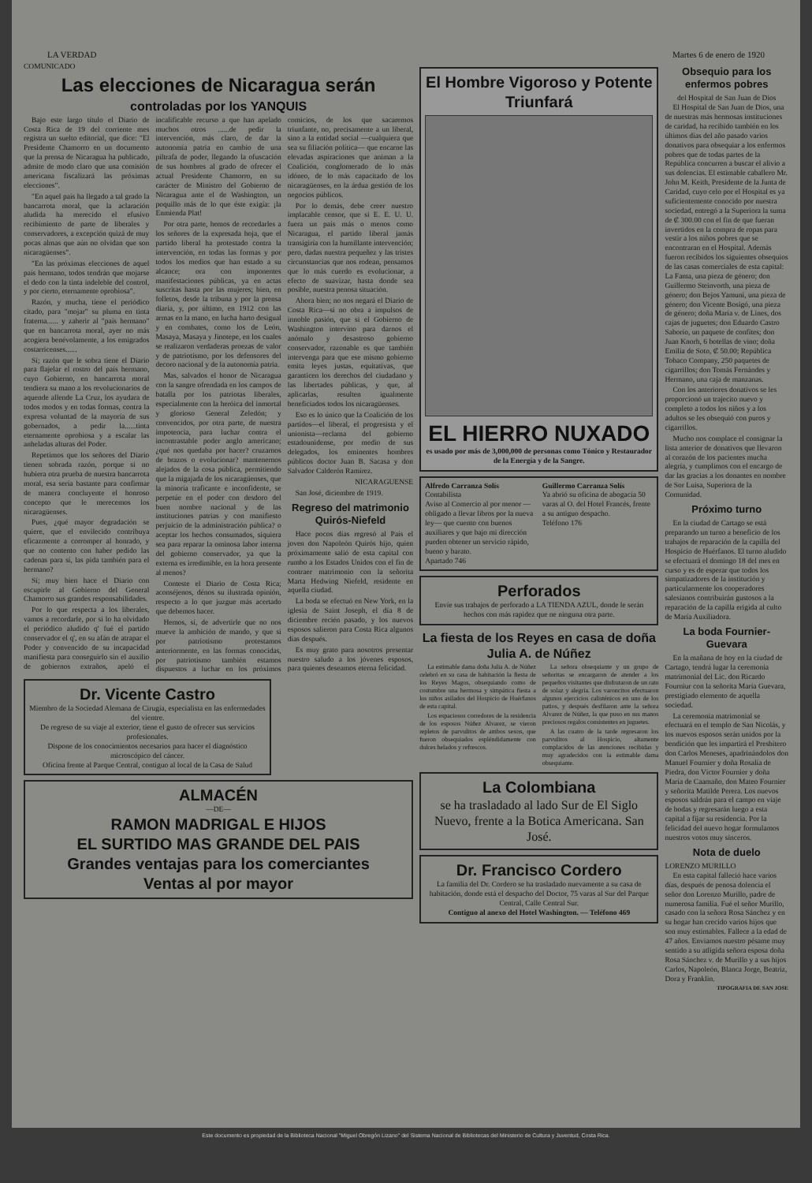LA VERDAD Martes 6 de enero de 1920
COMUNICADO
Las elecciones de Nicaragua serán
controladas por los YANQUIS
Bajo este largo título el Diario de Costa Rica de 19 del corriente mes registra un suelto editorial, que dice: "El Presidente Chamorro en un documento que la prensa de Nicaragua ha publicado, admite de modo claro que una comisión americana fiscalizará las próximas elecciones".
"En aquel país ha llegado a tal grado la bancarrota moral, que la aclaración aludida ha merecido el efusivo recibimiento de parte de liberales y conservadores, a excepción quizá de muy pocas almas que aún no olvidan que son nicaragüenses".
"En las próximas elecciones de aquel país hermano, todos tendrán que mojarse el dedo con la tinta indeleble del control, y por cierto, eternamente oprobiosa".
Razón, y mucha, tiene el periódico citado, para "mojar" su pluma en tinta fraterna...... y zaherir al "país hermano" que en bancarrota moral, ayer no más acogiera benévolamente, a los emigrados costarricenses......
Sí; razón que le sobra tiene el Diario para flajelar el rostro del país hermano, cuyo Gobierno, en bancarrota moral tendiera su mano a los revolucionarios de aquende allende La Cruz, los ayudara de todos modos y en todas formas, contra la expresa voluntad de la mayoría de sus gobernados, a pedir la......tinta eternamente oprobiosa y a escalar las anheladas alturas del Poder.
Repetimos que los señores del Diario tienen sobrada razón, porque si no hubiera otra prueba de nuestra bancarrota moral, esa sería bastante para confirmar de manera concluyente el honroso concepto que le merecemos los nicaragüenses.
Pues, ¿qué mayor degradación se quiere, que el envilecido contribuya eficazmente a corromper al honrado, y que no contento con haber pedido las cadenas para sí, las pida también para el hermano?
Sí; muy bien hace el Diario con escupirle al Gobierno del General Chamorro sus grandes responsabilidades.
Por lo que respecta a los liberales, vamos a recordarle, por si lo ha olvidado el periódico aludido q' fué el partido conservador el q', en su afán de atrapar el Poder y convencido de su incapacidad manifiesta para conseguirlo sin el auxilio de gobiernos extraños, apeló el incalificable recurso a que han apelado muchos otros ......de pedir la intervención, más claro, de dar la autonomía patria en cambio de una piltrafa de poder, llegando la ofuscación de sus hombres al grado de ofrecer el actual Presidente Chamorro, en su carácter de Ministro del Gobierno de Nicaragua ante el de Washington, un poquillo más de lo que éste exigía: ¡la Enmienda Plat!
Por otra parte, hemos de recordarles a los señores de la expresada hoja, que el partido liberal ha protestado contra la intervención, en todas las formas y por todos los medios que han estado a su alcance; ora con imponentes manifestaciones públicas, ya en actas suscritas hasta por las mujeres; bien, en folletos, desde la tribuna y por la prensa diaria, y, por último, en 1912 con las armas en la mano, en lucha harto desigual y en combates, como los de León, Masaya, Masaya y Jinotepe, en los cuales se realizaron verdaderas proezas de valor y de patriotismo, por los defensores del decoro nacional y de la autonomía patria.
Mas, salvados el honor de Nicaragua con la sangre ofrendada en los campos de batalla por los patriotas liberales, especialmente con la heróica del inmortal y glorioso General Zeledón; y convencidos, por otra parte, de nuestra impotencia, para luchar contra el incontrastable poder anglo americano; ¿qué nos quedaba por hacer? cruzarnos de brazos o evolucionar? mantenernos alejados de la cosa pública, permitiendo que la migajada de los nicaragüenses, que la minoría traficante e inconfidente, se perpetúe en el poder con desdoro del buen nombre nacional y de las instituciones patrias y con manifiesto perjuicio de la administración pública? o aceptar los hechos consumados, siquiera sea para reparar la ominosa labor interna del gobierno conservador, ya que la externa es irredimible, en la hora presente al menos?
Conteste el Diario de Costa Rica; aconséjenos, dénos su ilustrada opinión, respecto a lo que juzgue más acertado que debemos hacer.
Hemos, sí, de advertirle que no nos mueve la ambición de mando, y que si por patriotismo protestamos anteriormente, en las formas conocidas, por patriotismo también estamos dispuestos a luchar en los próximos comicios, de los que sacaremos triunfante, no, precisamente a un liberal, sino a la entidad social —cualquiera que sea su filiación política— que encarne las elevadas aspiraciones que animan a la Coalición, conglomerado de lo más idóneo, de lo más capacitado de los nicaragüenses, en la árdua gestión de los negocios públicos.
Por lo demás, debe creer nuestro implacable censor, que si E. E. U. U. fuera un país más o menos como Nicaragua, el partido liberal jamás transigiría con la humillante intervención; pero, dadas nuestra pequeñez y las tristes circunstancias que nos rodean, pensamos que lo más cuerdo es evolucionar, a efecto de suavizar, hasta donde sea posible, nuestra penosa situación.
Ahora bien; no nos negará el Diario de Costa Rica—si no obra a impulsos de innoble pasión, que si el Gobierno de Washington intervino para darnos el anómalo y desastroso gobierno conservador, razonable es que también intervenga para que ese mismo gobierno emita leyes justas, equitativas, que garanticen los derechos del ciudadano y las libertades públicas, y que, al aplicarlas, resulten igualmente beneficiados todos los nicaragüenses.
Eso es lo único que la Coalición de los partidos—el liberal, el progresista y el unionista—reclama del gobierno estadounidense, por medio de sus delegados, los eminentes hombres públicos doctor Juan B. Sacasa y don Salvador Calderón Ramírez.
NICARAGUENSE
San José, diciembre de 1919.
Regreso del matrimonio Quirós-Niefeld
Hace pocos días regresó al País el joven don Napoleón Quirós hijo, quien próximamente salió de esta capital con rumbo a los Estados Unidos con el fin de contraer matrimonio con la señorita Marta Hedwing Niefeld, residente en aquella ciudad.
La boda se efectuó en New York, en la iglesia de Saint Joseph, el día 8 de diciembre recién pasado, y los nuevos esposos salieron para Costa Rica algunos días después.
Es muy grato para nosotros presentar nuestro saludo a los jóvenes esposos, para quienes deseamos eterna felicidad.
Dr. Vicente Castro
Miembro de la Sociedad Alemana de Cirugía, especialista en las enfermedades del vientre.
De regreso de su viaje al exterior, tiene el gusto de ofrecer sus servicios profesionales.
Dispone de los conocimientos necesarios para hacer el diagnóstico microscópico del cáncer.
Oficina frente al Parque Central, contiguo al local de la Casa de Salud
ALMACÉN
—DE—
RAMON MADRIGAL E HIJOS
EL SURTIDO MAS GRANDE DEL PAIS
Grandes ventajas para los comerciantes
Ventas al por mayor
El Hombre Vigoroso y Potente Triunfará
EL HIERRO NUXADO
es usado por más de 3,000,000 de personas como Tónico y Restaurador de la Energía y de la Sangre.
Alfredo Carranza Solís
Contabilista
Aviso al Comercio al por menor —obligado a llevar libros por la nueva ley— que cuento con buenos auxiliares y que bajo mi dirección pueden obtener un servicio rápido, bueno y barato.
Apartado 746
Guillermo Carranza Solís
Ya abrió su oficina de abogacía 50 varas al O. del Hotel Francés, frente a su antiguo despacho.
Teléfono 176
Perforados
Envíe sus trabajos de perforado a LA TIENDA AZUL, donde le serán hechos con más rapidez que ne ninguna otra parte.
La fiesta de los Reyes en casa de doña Julia A. de Núñez
La estimable dama doña Julia A. de Núñez celebró en su casa de habitación la fiesta de los Reyes Magos, obsequiando como de costumbre una hermosa y simpática fiesta a los niños asilados del Hospicio de Huérfanos de esta capital.
Los espaciosos corredores de la residencia de los esposos Núñez Alvarez, se vieron repletos de parvulitos de ambos sexos, que fueron obsequiados espléndidamente con dulces helados y refrescos.
La señora obsequiante y un grupo de señoritas se encargaron de atender a los pequeños visitantes que disfrutaron de un rato de solaz y alegría. Los varoncitos efectuaron algunos ejercicios calisténicos en uno de los patios, y después desfilaron ante la señora Alvarez de Núñez, la que puso en sus manos preciosos regalos consistentes en juguetes.
A las cuatro de la tarde regresaron los parvulitos al Hospicio, altamente complacidos de las atenciones recibidas y muy agradecidos con la estimable dama obsequiante.
La Colombiana
se ha trasladado al lado Sur de El Siglo Nuevo, frente a la Botica Americana. San José.
Dr. Francisco Cordero
La familia del Dr. Cordero se ha trasladado nuevamente a su casa de habitación, donde está el despacho del Doctor, 75 varas al Sur del Parque Central, Calle Central Sur.
Contiguo al anexo del Hotel Washington. — Teléfono 469
Obsequio para los enfermos pobres
del Hospital de San Juan de Dios
El Hospital de San Juan de Dios, una de nuestras más hermosas instituciones de caridad, ha recibido también en los últimos días del año pasado varios donativos para obsequiar a los enfermos pobres que de todas partes de la República concurren a buscar el alivio a sus dolencias. El estimable caballero Mr. John M. Keith, Presidente de la Junta de Caridad, cuyo celo por el Hospital es ya suficientemente conocido por nuestra sociedad, entregó a la Superiora la suma de ₡ 300.00 con el fin de que fueran invertidos en la compra de ropas para vestir a los niños pobres que se encontraran en el Hospital. Además fueron recibidos los siguientes obsequios de las casas comerciales de esta capital: La Fama, una pieza de género; don Guillermo Steinvorth, una pieza de género; don Bejos Yamuni, una pieza de género; don Vicente Bosigó, una pieza de género; doña María v. de Lines, dos cajas de juguetes; don Eduardo Castro Saborío, un paquete de confites; don Juan Knorh, 6 botellas de vino; doña Emilia de Soto, ₡ 50.00; República Tobaco Company, 250 paquetes de cigarrillos; don Tomás Fernándes y Hermano, una caja de manzanas.
Con los anteriores donativos se les proporcionó un trajecito nuevo y completo a todos los niños y a los adultos se les obsequió con puros y cigarrillos.
Mucho nos complace el consignar la lista anterior de donativos que llevaron al corazón de los pacientes mucha alegría, y cumplimos con el encargo de dar las gracias a los donantes en nombre de Sor Luisa, Superiora de la Comunidad.
Próximo turno
En la ciudad de Cartago se está preparando un turno a beneficio de los trabajos de reparación de la capilla del Hospicio de Huérfanos. El turno aludido se efectuará el domingo 18 del mes en curso y es de esperar que todos los simpatizadores de la institución y particularmente los cooperadores salesianos contribuirán gustosos a la reparación de la capilla erigida al culto de María Auxiliadora.
La boda Fournier-Guevara
En la mañana de hoy en la ciudad de Cartago, tendrá lugar la ceremonia matrimonial del Lic. don Ricardo Fourniur con la señorita María Guevara, prestigiado elemento de aquella sociedad.
La ceremonia matrimonial se efectuará en el templo de San Nicolás, y los nuevos esposos serán unidos por la bendición que les impartirá el Presbítero don Carlos Meneses, apadrinándolos don Manuel Fournier y doña Rosalía de Piedra, don Víctor Fournier y doña María de Caamaño, don Mateo Fournier y señorita Matilde Perera. Los nuevos esposos saldrán para el campo en viaje de bodas y regresarán luego a esta capital a fijar su residencia. Por la felicidad del nuevo hogar formulamos nuestros votos muy sinceros.
Nota de duelo
LORENZO MURILLO
En esta capital falleció hace varios días, después de penosa dolencia el señor don Lorenzo Murillo, padre de numerosa familia. Fué el señor Murillo, casado con la señora Rosa Sánchez y en su hogar han crecido varios hijos que son muy estimables. Fallece a la edad de 47 años. Enviamos nuestro pésame muy sentido a su atligida señora esposa doña Rosa Sánchez v. de Murillo y a sus hijos Carlos, Napoleón, Blanca Jorge, Beatriz, Dora y Franklin.
TIPOGRAFIA DE SAN JOSE
Este documento es propiedad de la Biblioteca Nacional "Miguel Obregón Lizano" del Sistema Nacional de Bibliotecas del Ministerio de Cultura y Juventud, Costa Rica.